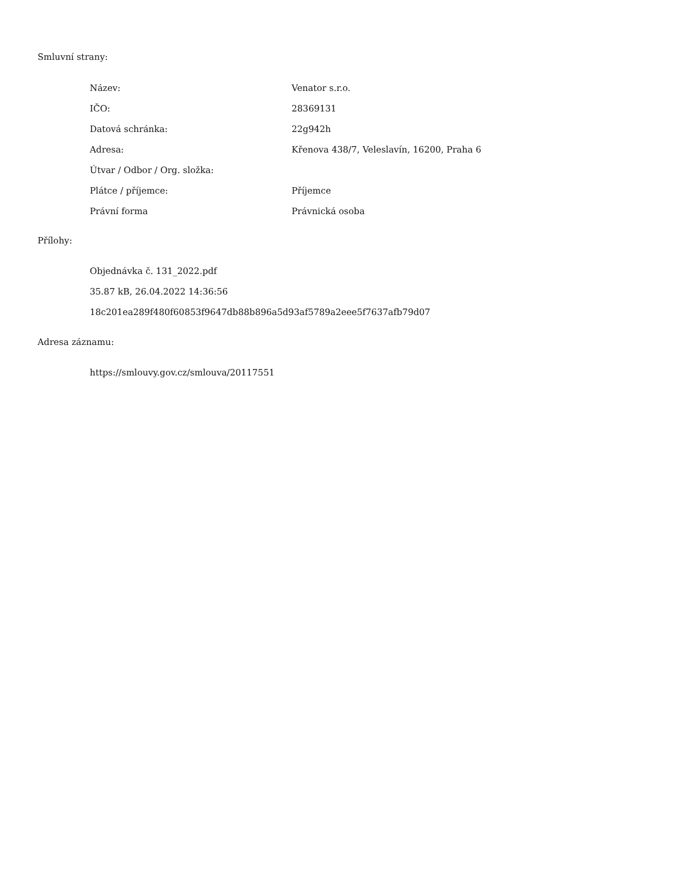Smluvní strany:
| Název: | Venator s.r.o. |
| IČO: | 28369131 |
| Datová schránka: | 22g942h |
| Adresa: | Křenova 438/7, Veleslavín, 16200, Praha 6 |
| Útvar / Odbor / Org. složka: | |
| Plátce / příjemce: | Příjemce |
| Právní forma | Právnická osoba |
Přílohy:
Objednávka č. 131_2022.pdf
35.87 kB, 26.04.2022 14:36:56
18c201ea289f480f60853f9647db88b896a5d93af5789a2eee5f7637afb79d07
Adresa záznamu:
https://smlouvy.gov.cz/smlouva/20117551